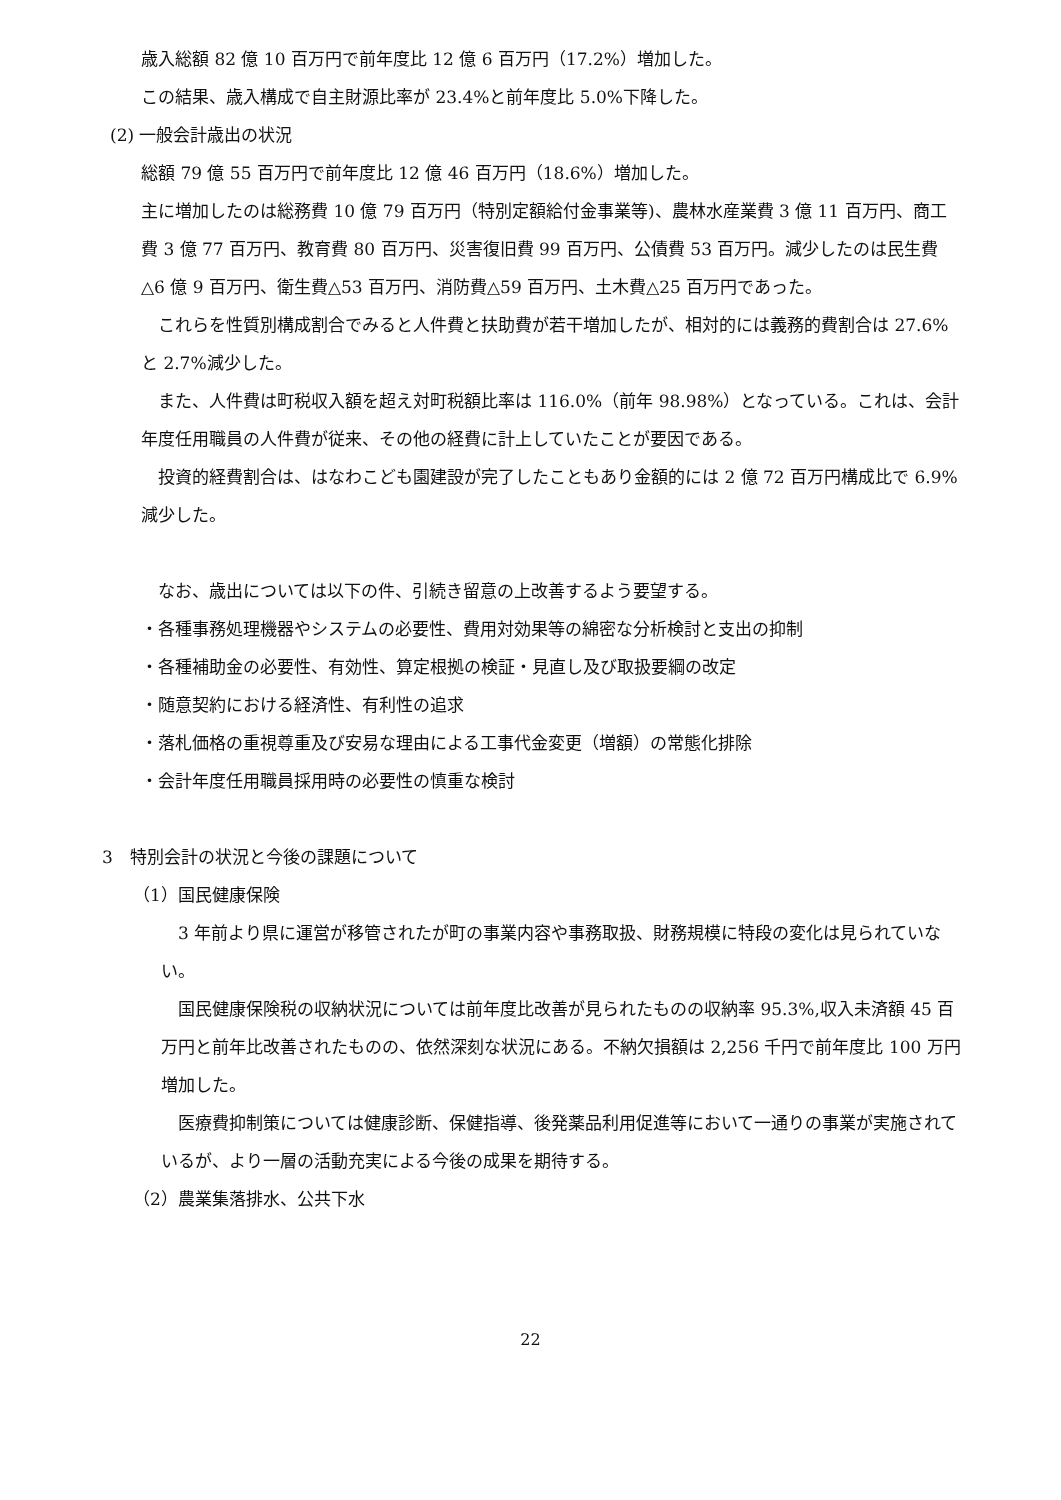歳入総額 82 億 10 百万円で前年度比 12 億 6 百万円（17.2%）増加した。
この結果、歳入構成で自主財源比率が 23.4%と前年度比 5.0%下降した。
(2) 一般会計歳出の状況
総額 79 億 55 百万円で前年度比 12 億 46 百万円（18.6%）増加した。
主に増加したのは総務費 10 億 79 百万円（特別定額給付金事業等)、農林水産業費 3 億 11 百万円、商工費 3 億 77 百万円、教育費 80 百万円、災害復旧費 99 百万円、公債費 53 百万円。減少したのは民生費△6 億 9 百万円、衛生費△53 百万円、消防費△59 百万円、土木費△25 百万円であった。
　これらを性質別構成割合でみると人件費と扶助費が若干増加したが、相対的には義務的費割合は 27.6%と 2.7%減少した。
　また、人件費は町税収入額を超え対町税額比率は 116.0%（前年 98.98%）となっている。これは、会計年度任用職員の人件費が従来、その他の経費に計上していたことが要因である。
　投資的経費割合は、はなわこども園建設が完了したこともあり金額的には 2 億 72 百万円構成比で 6.9%減少した。
　なお、歳出については以下の件、引続き留意の上改善するよう要望する。
・各種事務処理機器やシステムの必要性、費用対効果等の綿密な分析検討と支出の抑制
・各種補助金の必要性、有効性、算定根拠の検証・見直し及び取扱要綱の改定
・随意契約における経済性、有利性の追求
・落札価格の重視尊重及び安易な理由による工事代金変更（増額）の常態化排除
・会計年度任用職員採用時の必要性の慎重な検討
3　特別会計の状況と今後の課題について
（1）国民健康保険
　3 年前より県に運営が移管されたが町の事業内容や事務取扱、財務規模に特段の変化は見られていない。
　国民健康保険税の収納状況については前年度比改善が見られたものの収納率 95.3%,収入未済額 45 百万円と前年比改善されたものの、依然深刻な状況にある。不納欠損額は 2,256 千円で前年度比 100 万円増加した。
　医療費抑制策については健康診断、保健指導、後発薬品利用促進等において一通りの事業が実施されているが、より一層の活動充実による今後の成果を期待する。
（2）農業集落排水、公共下水
22